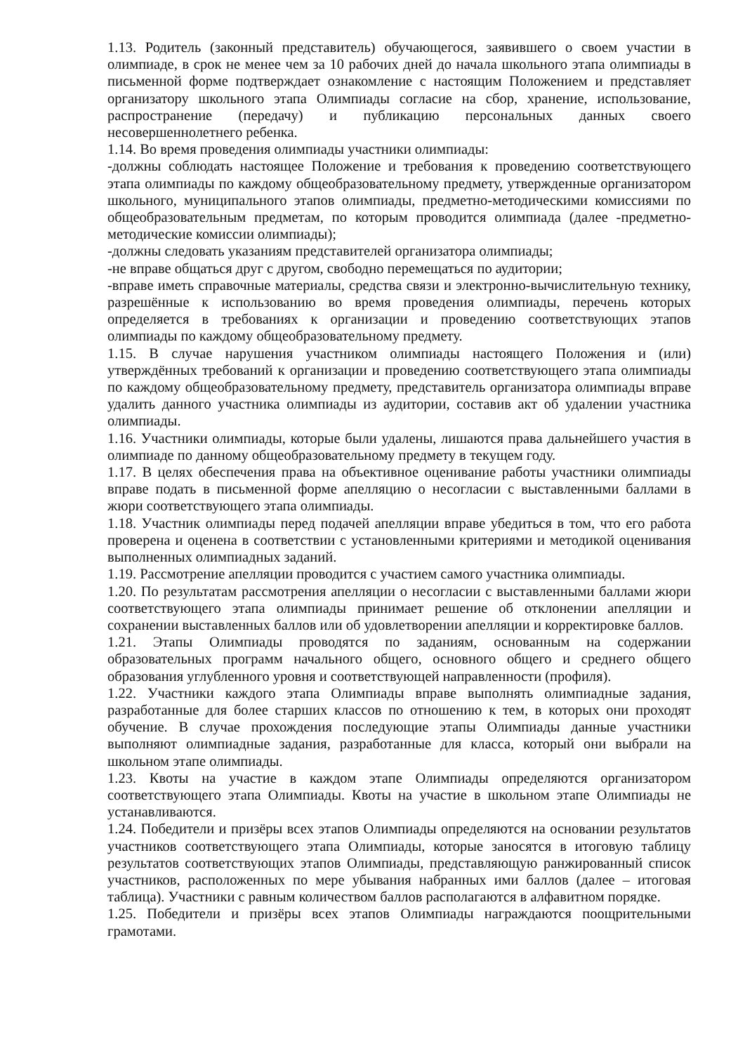1.13. Родитель (законный представитель) обучающегося, заявившего о своем участии в олимпиаде, в срок не менее чем за 10 рабочих дней до начала школьного этапа олимпиады в письменной форме подтверждает ознакомление с настоящим Положением и представляет организатору школьного этапа Олимпиады согласие на сбор, хранение, использование, распространение (передачу) и публикацию персональных данных своего несовершеннолетнего ребенка.
1.14. Во время проведения олимпиады участники олимпиады:
-должны соблюдать настоящее Положение и требования к проведению соответствующего этапа олимпиады по каждому общеобразовательному предмету, утвержденные организатором школьного, муниципального этапов олимпиады, предметно-методическими комиссиями по общеобразовательным предметам, по которым проводится олимпиада (далее -предметно-методические комиссии олимпиады);
-должны следовать указаниям представителей организатора олимпиады;
-не вправе общаться друг с другом, свободно перемещаться по аудитории;
-вправе иметь справочные материалы, средства связи и электронно-вычислительную технику, разрешённые к использованию во время проведения олимпиады, перечень которых определяется в требованиях к организации и проведению соответствующих этапов олимпиады по каждому общеобразовательному предмету.
1.15. В случае нарушения участником олимпиады настоящего Положения и (или) утверждённых требований к организации и проведению соответствующего этапа олимпиады по каждому общеобразовательному предмету, представитель организатора олимпиады вправе удалить данного участника олимпиады из аудитории, составив акт об удалении участника олимпиады.
1.16. Участники олимпиады, которые были удалены, лишаются права дальнейшего участия в олимпиаде по данному общеобразовательному предмету в текущем году.
1.17. В целях обеспечения права на объективное оценивание работы участники олимпиады вправе подать в письменной форме апелляцию о несогласии с выставленными баллами в жюри соответствующего этапа олимпиады.
1.18. Участник олимпиады перед подачей апелляции вправе убедиться в том, что его работа проверена и оценена в соответствии с установленными критериями и методикой оценивания выполненных олимпиадных заданий.
1.19. Рассмотрение апелляции проводится с участием самого участника олимпиады.
1.20. По результатам рассмотрения апелляции о несогласии с выставленными баллами жюри соответствующего этапа олимпиады принимает решение об отклонении апелляции и сохранении выставленных баллов или об удовлетворении апелляции и корректировке баллов.
1.21. Этапы Олимпиады проводятся по заданиям, основанным на содержании образовательных программ начального общего, основного общего и среднего общего образования углубленного уровня и соответствующей направленности (профиля).
1.22. Участники каждого этапа Олимпиады вправе выполнять олимпиадные задания, разработанные для более старших классов по отношению к тем, в которых они проходят обучение. В случае прохождения последующие этапы Олимпиады данные участники выполняют олимпиадные задания, разработанные для класса, который они выбрали на школьном этапе олимпиады.
1.23. Квоты на участие в каждом этапе Олимпиады определяются организатором соответствующего этапа Олимпиады. Квоты на участие в школьном этапе Олимпиады не устанавливаются.
1.24. Победители и призёры всех этапов Олимпиады определяются на основании результатов участников соответствующего этапа Олимпиады, которые заносятся в итоговую таблицу результатов соответствующих этапов Олимпиады, представляющую ранжированный список участников, расположенных по мере убывания набранных ими баллов (далее – итоговая таблица). Участники с равным количеством баллов располагаются в алфавитном порядке.
1.25. Победители и призёры всех этапов Олимпиады награждаются поощрительными грамотами.